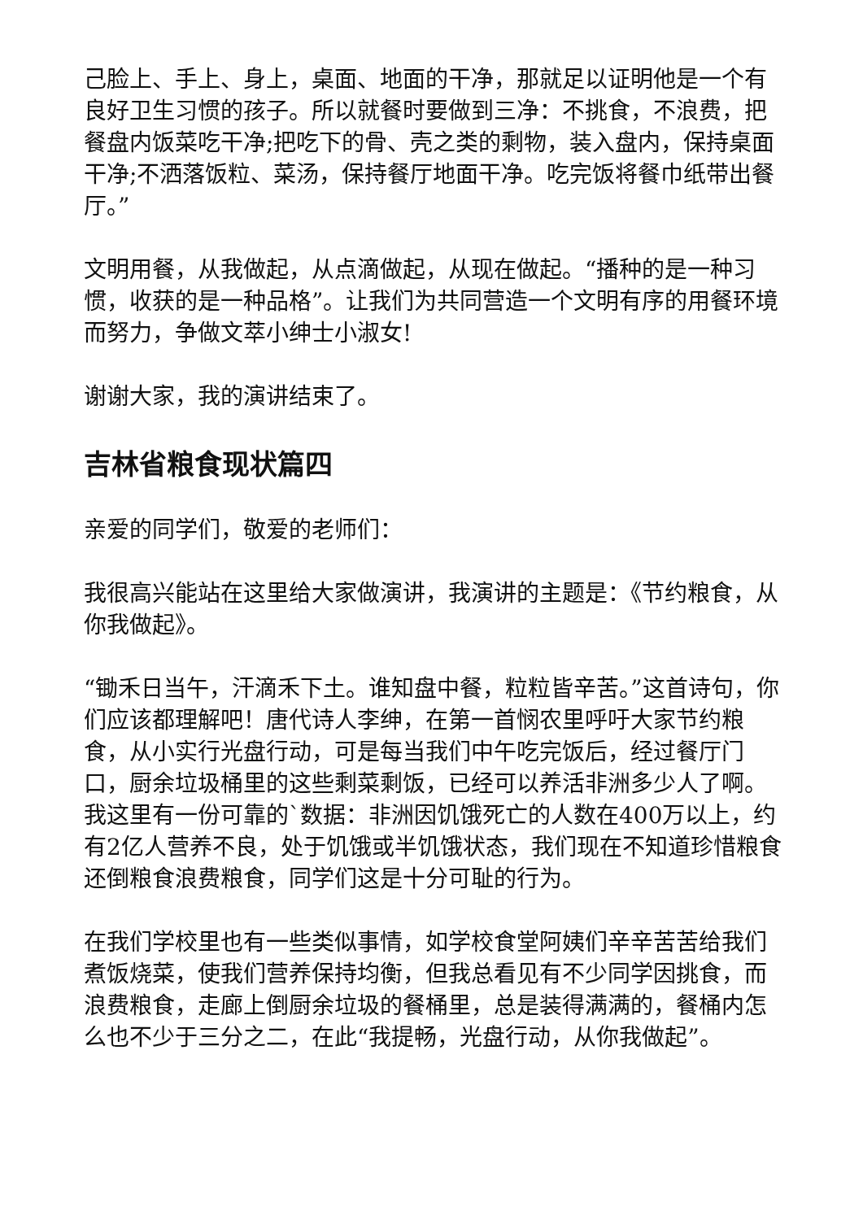己脸上、手上、身上，桌面、地面的干净，那就足以证明他是一个有良好卫生习惯的孩子。所以就餐时要做到三净：不挑食，不浪费，把餐盘内饭菜吃干净;把吃下的骨、壳之类的剩物，装入盘内，保持桌面干净;不洒落饭粒、菜汤，保持餐厅地面干净。吃完饭将餐巾纸带出餐厅。”
文明用餐，从我做起，从点滴做起，从现在做起。“播种的是一种习惯，收获的是一种品格”。让我们为共同营造一个文明有序的用餐环境而努力，争做文萃小绅士小淑女!
谢谢大家，我的演讲结束了。
吉林省粮食现状篇四
亲爱的同学们，敬爱的老师们：
我很高兴能站在这里给大家做演讲，我演讲的主题是：《节约粮食，从你我做起》。
“锄禾日当午，汗滴禾下土。谁知盘中餐，粒粒皆辛苦。”这首诗句，你们应该都理解吧！唐代诗人李绅，在第一首悯农里呼吁大家节约粮食，从小实行光盘行动，可是每当我们中午吃完饭后，经过餐厅门口，厨余垃圾桶里的这些剩菜剩饭，已经可以养活非洲多少人了啊。我这里有一份可靠的`数据：非洲因饥饿死亡的人数在400万以上，约有2亿人营养不良，处于饥饿或半饥饿状态，我们现在不知道珍惜粮食还倒粮食浪费粮食，同学们这是十分可耻的行为。
在我们学校里也有一些类似事情，如学校食堂阿姨们辛辛苦苦给我们煮饭烧菜，使我们营养保持均衡，但我总看见有不少同学因挑食，而浪费粮食，走廊上倒厨余垃圾的餐桶里，总是装得满满的，餐桶内怎么也不少于三分之二，在此“我提畅，光盘行动，从你我做起”。